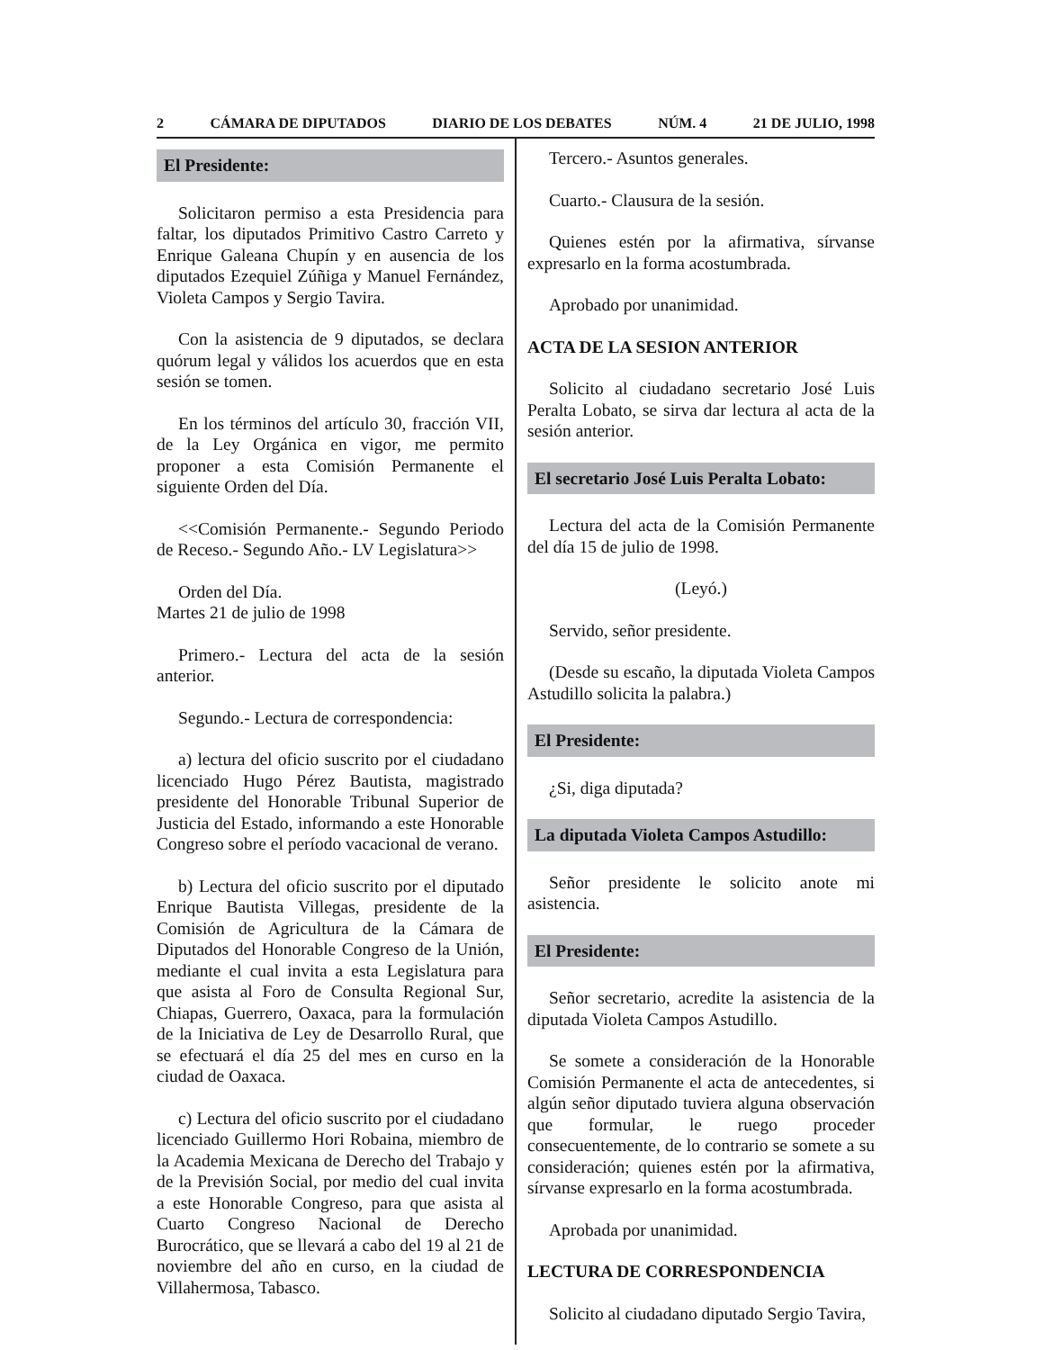2 CÁMARA DE DIPUTADOS DIARIO DE LOS DEBATES NÚM. 4 21 DE JULIO, 1998
El Presidente:
Solicitaron permiso a esta Presidencia para faltar, los diputados Primitivo Castro Carreto y Enrique Galeana Chupín y en ausencia de los diputados Ezequiel Zúñiga y Manuel Fernández, Violeta Campos y Sergio Tavira.
Con la asistencia de 9 diputados, se declara quórum legal y válidos los acuerdos que en esta sesión se tomen.
En los términos del artículo 30, fracción VII, de la Ley Orgánica en vigor, me permito proponer a esta Comisión Permanente el siguiente Orden del Día.
<<Comisión Permanente.- Segundo Periodo de Receso.- Segundo Año.- LV Legislatura>>
Orden del Día.
Martes 21 de julio de 1998
Primero.- Lectura del acta de la sesión anterior.
Segundo.- Lectura de correspondencia:
a) lectura del oficio suscrito por el ciudadano licenciado Hugo Pérez Bautista, magistrado presidente del Honorable Tribunal Superior de Justicia del Estado, informando a este Honorable Congreso sobre el período vacacional de verano.
b) Lectura del oficio suscrito por el diputado Enrique Bautista Villegas, presidente de la Comisión de Agricultura de la Cámara de Diputados del Honorable Congreso de la Unión, mediante el cual invita a esta Legislatura para que asista al Foro de Consulta Regional Sur, Chiapas, Guerrero, Oaxaca, para la formulación de la Iniciativa de Ley de Desarrollo Rural, que se efectuará el día 25 del mes en curso en la ciudad de Oaxaca.
c) Lectura del oficio suscrito por el ciudadano licenciado Guillermo Hori Robaina, miembro de la Academia Mexicana de Derecho del Trabajo y de la Previsión Social, por medio del cual invita a este Honorable Congreso, para que asista al Cuarto Congreso Nacional de Derecho Burocrático, que se llevará a cabo del 19 al 21 de noviembre del año en curso, en la ciudad de Villahermosa, Tabasco.
Tercero.- Asuntos generales.
Cuarto.- Clausura de la sesión.
Quienes estén por la afirmativa, sírvanse expresarlo en la forma acostumbrada.
Aprobado por unanimidad.
ACTA DE LA SESION ANTERIOR
Solicito al ciudadano secretario José Luis Peralta Lobato, se sirva dar lectura al acta de la sesión anterior.
El secretario José Luis Peralta Lobato:
Lectura del acta de la Comisión Permanente del día 15 de julio de 1998.
(Leyó.)
Servido, señor presidente.
(Desde su escaño, la diputada Violeta Campos Astudillo solicita la palabra.)
El Presidente:
¿Si, diga diputada?
La diputada Violeta Campos Astudillo:
Señor presidente le solicito anote mi asistencia.
El Presidente:
Señor secretario, acredite la asistencia de la diputada Violeta Campos Astudillo.
Se somete a consideración de la Honorable Comisión Permanente el acta de antecedentes, si algún señor diputado tuviera alguna observación que formular, le ruego proceder consecuentemente, de lo contrario se somete a su consideración; quienes estén por la afirmativa, sírvanse expresarlo en la forma acostumbrada.
Aprobada por unanimidad.
LECTURA DE CORRESPONDENCIA
Solicito al ciudadano diputado Sergio Tavira,